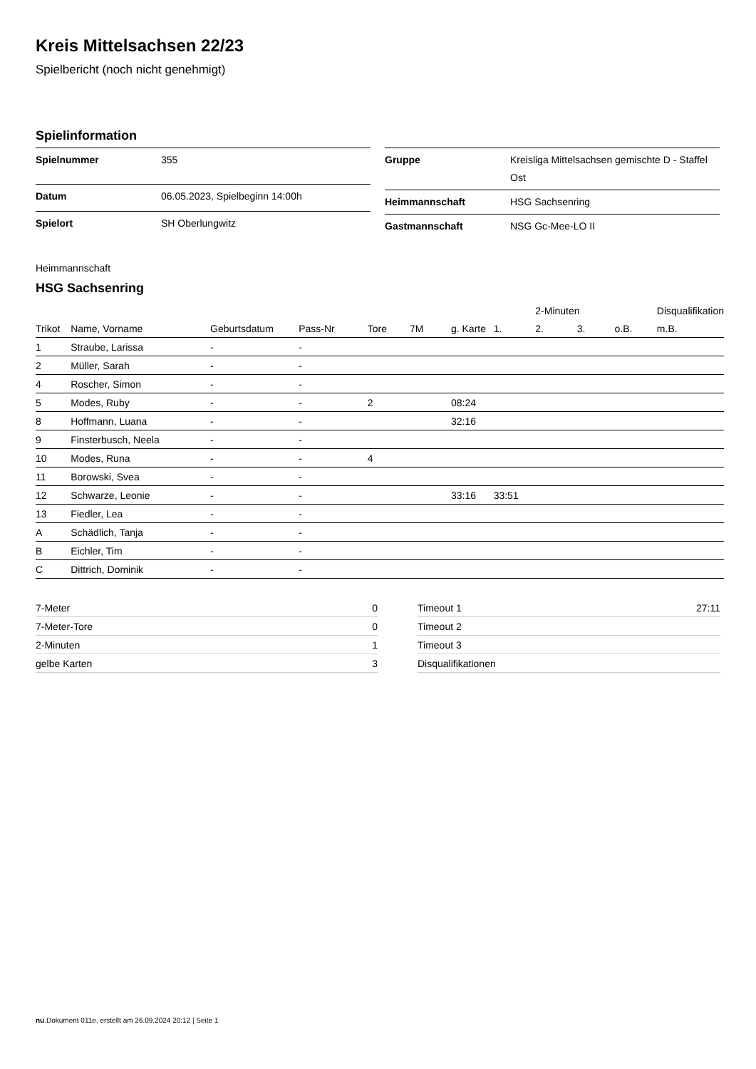Kreis Mittelsachsen 22/23
Spielbericht (noch nicht genehmigt)
Spielinformation
| Spielnummer | 355 |
| Datum | 06.05.2023, Spielbeginn 14:00h |
| Spielort | SH Oberlungwitz |
| Gruppe | Kreisliga Mittelsachsen gemischte D - Staffel Ost |
| Heimmannschaft | HSG Sachsenring |
| Gastmannschaft | NSG Gc-Mee-LO II |
Heimmannschaft
HSG Sachsenring
| | | | | | | | | 2-Minuten | | | Disqualifikation |
| --- | --- | --- | --- | --- | --- | --- | --- | --- | --- | --- | --- |
| Trikot | Name, Vorname | Geburtsdatum | Pass-Nr | Tore | 7M | g. Karte | 1. | 2. | 3. | o.B. | m.B. |
| 1 | Straube, Larissa | - | - | | | | | | | | |
| 2 | Müller, Sarah | - | - | | | | | | | | |
| 4 | Roscher, Simon | - | - | | | | | | | | |
| 5 | Modes, Ruby | - | - | 2 | | 08:24 | | | | | |
| 8 | Hoffmann, Luana | - | - | | | 32:16 | | | | | |
| 9 | Finsterbusch, Neela | - | - | | | | | | | | |
| 10 | Modes, Runa | - | - | 4 | | | | | | | |
| 11 | Borowski, Svea | - | - | | | | | | | | |
| 12 | Schwarze, Leonie | - | - | | | 33:16 | 33:51 | | | | |
| 13 | Fiedler, Lea | - | - | | | | | | | | |
| A | Schädlich, Tanja | - | - | | | | | | | | |
| B | Eichler, Tim | - | - | | | | | | | | |
| C | Dittrich, Dominik | - | - | | | | | | | | |
| 7-Meter | 0 |
| 7-Meter-Tore | 0 |
| 2-Minuten | 1 |
| gelbe Karten | 3 |
| Timeout 1 | 27:11 |
| Timeout 2 | |
| Timeout 3 | |
| Disqualifikationen | |
nu.Dokument 011e, erstellt am 26.09.2024 20:12 | Seite 1